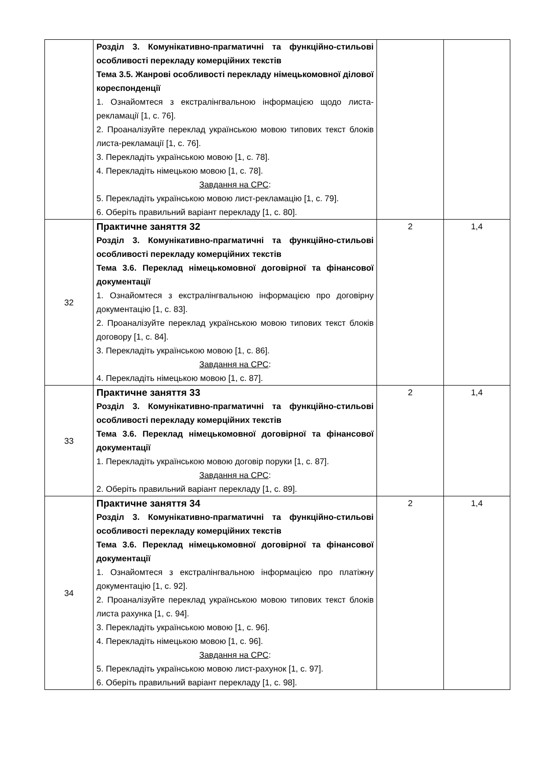| | Розділ 3. Комунікативно-прагматичні та функційно-стильові особливості перекладу комерційних текстів Тема 3.5. Жанрові особливості перекладу німецькомовної ділової кореспонденції 1. Ознайомтеся з екстралінгвальною інформацією щодо листа-рекламації [1, с. 76]. 2. Проаналізуйте переклад українською мовою типових текст блоків листа-рекламації [1, с. 76]. 3. Перекладіть українською мовою [1, с. 78]. 4. Перекладіть німецькою мовою [1, с. 78]. Завдання на СРС : 5. Перекладіть українською мовою лист-рекламацію [1, с. 79]. 6. Оберіть правильний варіант перекладу [1, с. 80]. | | |
| 32 | Практичне заняття 32 Розділ 3. Комунікативно-прагматичні та функційно-стильові особливості перекладу комерційних текстів Тема 3.6. Переклад німецькомовної договірної та фінансової документації 1. Ознайомтеся з екстралінгвальною інформацією про договірну документацію [1, с. 83]. 2. Проаналізуйте переклад українською мовою типових текст блоків договору [1, с. 84]. 3. Перекладіть українською мовою [1, с. 86]. Завдання на СРС : 4. Перекладіть німецькою мовою [1, с. 87]. | 2 | 1,4 |
| 33 | Практичне заняття 33 Розділ 3. Комунікативно-прагматичні та функційно-стильові особливості перекладу комерційних текстів Тема 3.6. Переклад німецькомовної договірної та фінансової документації 1. Перекладіть українською мовою договір поруки [1, с. 87]. Завдання на СРС : 2. Оберіть правильний варіант перекладу [1, с. 89]. | 2 | 1,4 |
| 34 | Практичне заняття 34 Розділ 3. Комунікативно-прагматичні та функційно-стильові особливості перекладу комерційних текстів Тема 3.6. Переклад німецькомовної договірної та фінансової документації 1. Ознайомтеся з екстралінгвальною інформацією про платіжну документацію [1, с. 92]. 2. Проаналізуйте переклад українською мовою типових текст блоків листа рахунка [1, с. 94]. 3. Перекладіть українською мовою [1, с. 96]. 4. Перекладіть німецькою мовою [1, с. 96]. Завдання на СРС : 5. Перекладіть українською мовою лист-рахунок [1, с. 97]. 6. Оберіть правильний варіант перекладу [1, с. 98]. | 2 | 1,4 |